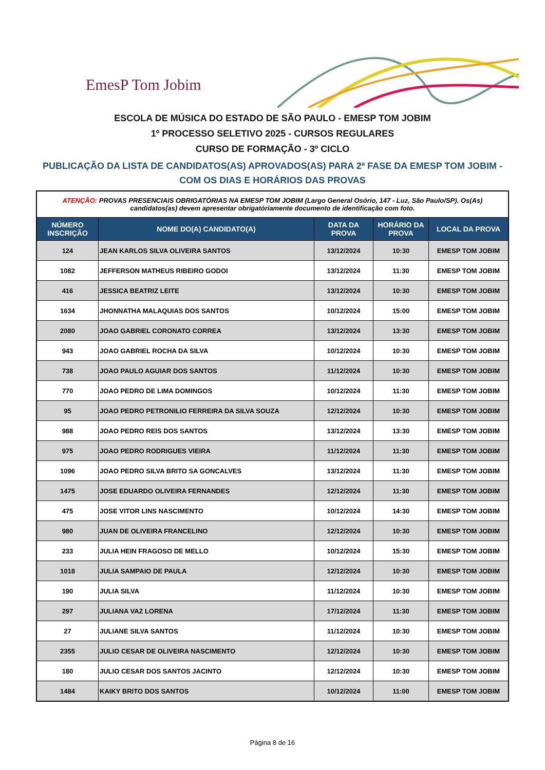EmesP Tom Jobim
ESCOLA DE MÚSICA DO ESTADO DE SÃO PAULO - EMESP TOM JOBIM
1º PROCESSO SELETIVO 2025 - CURSOS REGULARES
CURSO DE FORMAÇÃO - 3º CICLO
PUBLICAÇÃO DA LISTA DE CANDIDATOS(AS) APROVADOS(AS) PARA 2ª FASE DA EMESP TOM JOBIM - COM OS DIAS E HORÁRIOS DAS PROVAS
| ATENÇÃO: PROVAS PRESENCIAIS OBRIGATÓRIAS NA EMESP TOM JOBIM (Largo General Osório, 147 - Luz, São Paulo/SP). Os(As) candidatos(as) devem apresentar obrigatóriamente documento de identificação com foto. | | | | |
| NÚMERO INSCRIÇÃO | NOME DO(A) CANDIDATO(A) | DATA DA PROVA | HORÁRIO DA PROVA | LOCAL DA PROVA |
| 124 | JEAN KARLOS SILVA OLIVEIRA SANTOS | 13/12/2024 | 10:30 | EMESP TOM JOBIM |
| 1082 | JEFFERSON MATHEUS RIBEIRO GODOI | 13/12/2024 | 11:30 | EMESP TOM JOBIM |
| 416 | JESSICA BEATRIZ LEITE | 13/12/2024 | 10:30 | EMESP TOM JOBIM |
| 1634 | JHONNATHA MALAQUIAS DOS SANTOS | 10/12/2024 | 15:00 | EMESP TOM JOBIM |
| 2080 | JOAO GABRIEL CORONATO CORREA | 13/12/2024 | 13:30 | EMESP TOM JOBIM |
| 943 | JOAO GABRIEL ROCHA DA SILVA | 10/12/2024 | 10:30 | EMESP TOM JOBIM |
| 738 | JOAO PAULO AGUIAR DOS SANTOS | 11/12/2024 | 10:30 | EMESP TOM JOBIM |
| 770 | JOAO PEDRO DE LIMA DOMINGOS | 10/12/2024 | 11:30 | EMESP TOM JOBIM |
| 95 | JOAO PEDRO PETRONILIO FERREIRA DA SILVA SOUZA | 12/12/2024 | 10:30 | EMESP TOM JOBIM |
| 988 | JOAO PEDRO REIS DOS SANTOS | 13/12/2024 | 13:30 | EMESP TOM JOBIM |
| 975 | JOAO PEDRO RODRIGUES VIEIRA | 11/12/2024 | 11:30 | EMESP TOM JOBIM |
| 1096 | JOAO PEDRO SILVA BRITO SA GONCALVES | 13/12/2024 | 11:30 | EMESP TOM JOBIM |
| 1475 | JOSE EDUARDO OLIVEIRA FERNANDES | 12/12/2024 | 11:30 | EMESP TOM JOBIM |
| 475 | JOSE VITOR LINS NASCIMENTO | 10/12/2024 | 14:30 | EMESP TOM JOBIM |
| 980 | JUAN DE OLIVEIRA FRANCELINO | 12/12/2024 | 10:30 | EMESP TOM JOBIM |
| 233 | JULIA HEIN FRAGOSO DE MELLO | 10/12/2024 | 15:30 | EMESP TOM JOBIM |
| 1018 | JULIA SAMPAIO DE PAULA | 12/12/2024 | 10:30 | EMESP TOM JOBIM |
| 190 | JULIA SILVA | 11/12/2024 | 10:30 | EMESP TOM JOBIM |
| 297 | JULIANA VAZ LORENA | 17/12/2024 | 11:30 | EMESP TOM JOBIM |
| 27 | JULIANE SILVA SANTOS | 11/12/2024 | 10:30 | EMESP TOM JOBIM |
| 2355 | JULIO CESAR DE OLIVEIRA NASCIMENTO | 12/12/2024 | 10:30 | EMESP TOM JOBIM |
| 180 | JULIO CESAR DOS SANTOS JACINTO | 12/12/2024 | 10:30 | EMESP TOM JOBIM |
| 1484 | KAIKY BRITO DOS SANTOS | 10/12/2024 | 11:00 | EMESP TOM JOBIM |
Página 8 de 16